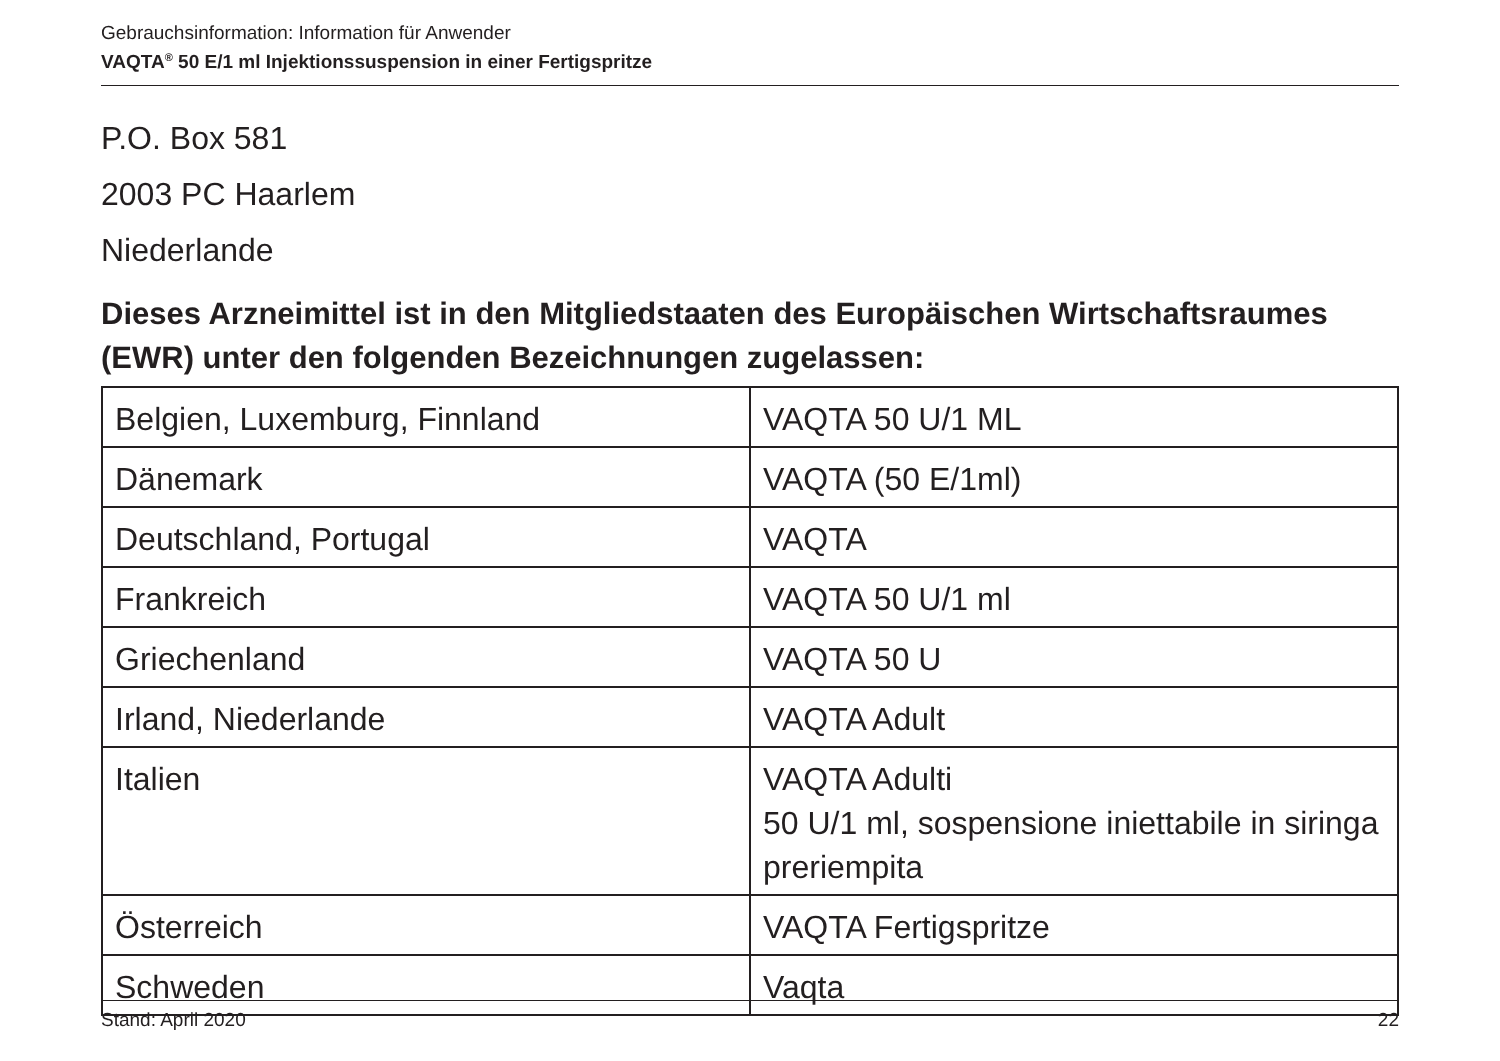Gebrauchsinformation: Information für Anwender
VAQTA<sup>®</sup> 50 E/1 ml Injektionssuspension in einer Fertigspritze
P.O. Box 581
2003 PC Haarlem
Niederlande
Dieses Arzneimittel ist in den Mitgliedstaaten des Europäischen Wirtschaftsraumes (EWR) unter den folgenden Bezeichnungen zugelassen:
| Belgien, Luxemburg, Finnland | VAQTA 50 U/1 ML |
| Dänemark | VAQTA (50 E/1ml) |
| Deutschland, Portugal | VAQTA |
| Frankreich | VAQTA 50 U/1 ml |
| Griechenland | VAQTA 50 U |
| Irland, Niederlande | VAQTA Adult |
| Italien | VAQTA Adulti 50 U/1 ml, sospensione iniettabile in siringa preriempita |
| Österreich | VAQTA Fertigspritze |
| Schweden | Vaqta |
Stand: April 2020 22